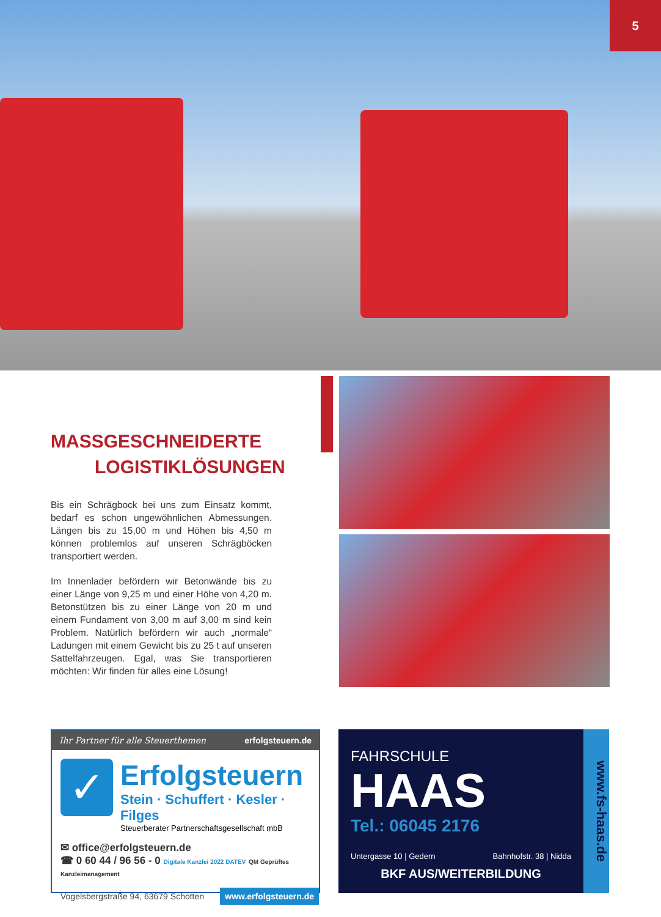5
MASSGESCHNEIDERTE
LOGISTIKLÖSUNGEN
Bis ein Schrägbock bei uns zum Einsatz kommt, bedarf es schon ungewöhnlichen Abmessungen. Längen bis zu 15,00 m und Höhen bis 4,50 m können problemlos auf unseren Schrägböcken transportiert werden.
Im Innenlader befördern wir Betonwände bis zu einer Länge von 9,25 m und einer Höhe von 4,20 m. Betonstützen bis zu einer Länge von 20 m und einem Fundament von 3,00 m auf 3,00 m sind kein Problem. Natürlich befördern wir auch „normale“ Ladungen mit einem Gewicht bis zu 25 t auf unseren Sattelfahrzeugen. Egal, was Sie transportieren möchten: Wir finden für alles eine Lösung!
Ihr Partner für alle Steuerthemen erfolgsteuern.de
✓
Erfolgsteuern
Stein · Schuffert · Kesler · Filges
Steuerberater Partnerschaftsgesellschaft mbB
✉ office@erfolgsteuern.de
☎ 0 60 44 / 96 56 - 0 Digitale Kanzlei 2022 DATEV QM Geprüftes Kanzleimanagement
Vogelsbergstraße 94, 63679 Schotten www.erfolgsteuern.de
FAHRSCHULE
HAAS
Tel.: 06045 2176
Untergasse 10 | Gedern Bahnhofstr. 38 | Nidda
BKF AUS/WEITERBILDUNG
www.fs-haas.de